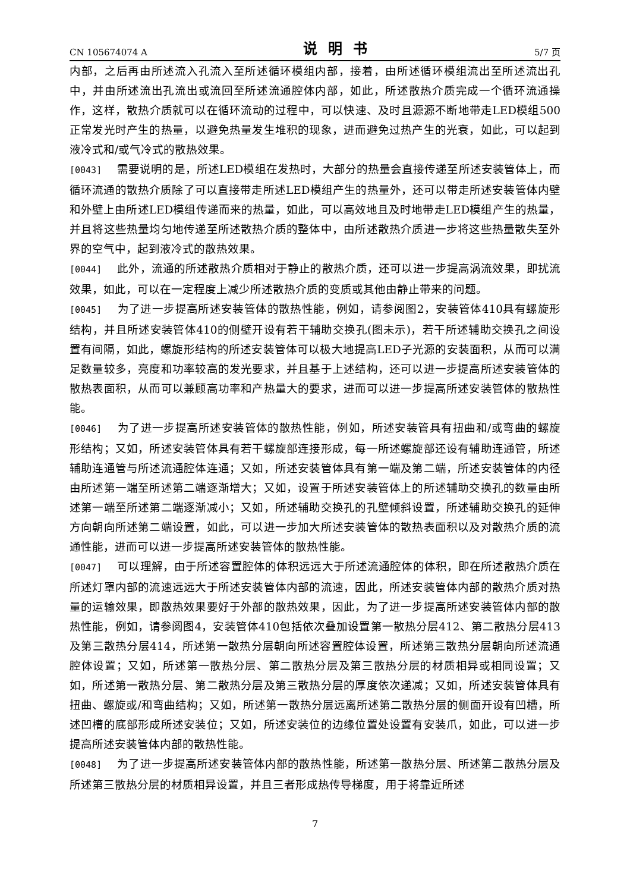CN 105674074 A 说明书 5/7 页
内部，之后再由所述流入孔流入至所述循环模组内部，接着，由所述循环模组流出至所述流出孔中，并由所述流出孔流出或流回至所述流通腔体内部，如此，所述散热介质完成一个循环流通操作，这样，散热介质就可以在循环流动的过程中，可以快速、及时且源源不断地带走LED模组500正常发光时产生的热量，以避免热量发生堆积的现象，进而避免过热产生的光衰，如此，可以起到液冷式和/或气冷式的散热效果。
[0043] 需要说明的是，所述LED模组在发热时，大部分的热量会直接传递至所述安装管体上，而循环流通的散热介质除了可以直接带走所述LED模组产生的热量外，还可以带走所述安装管体内壁和外壁上由所述LED模组传递而来的热量，如此，可以高效地且及时地带走LED模组产生的热量，并且将这些热量均匀地传递至所述散热介质的整体中，由所述散热介质进一步将这些热量散失至外界的空气中，起到液冷式的散热效果。
[0044] 此外，流通的所述散热介质相对于静止的散热介质，还可以进一步提高涡流效果，即扰流效果，如此，可以在一定程度上减少所述散热介质的变质或其他由静止带来的问题。
[0045] 为了进一步提高所述安装管体的散热性能，例如，请参阅图2，安装管体410具有螺旋形结构，并且所述安装管体410的侧壁开设有若干辅助交换孔(图未示)，若干所述辅助交换孔之间设置有间隔，如此，螺旋形结构的所述安装管体可以极大地提高LED子光源的安装面积，从而可以满足数量较多，亮度和功率较高的发光要求，并且基于上述结构，还可以进一步提高所述安装管体的散热表面积，从而可以兼顾高功率和产热量大的要求，进而可以进一步提高所述安装管体的散热性能。
[0046] 为了进一步提高所述安装管体的散热性能，例如，所述安装管具有扭曲和/或弯曲的螺旋形结构；又如，所述安装管体具有若干螺旋部连接形成，每一所述螺旋部还设有辅助连通管，所述辅助连通管与所述流通腔体连通；又如，所述安装管体具有第一端及第二端，所述安装管体的内径由所述第一端至所述第二端逐渐增大；又如，设置于所述安装管体上的所述辅助交换孔的数量由所述第一端至所述第二端逐渐减小；又如，所述辅助交换孔的孔壁倾斜设置，所述辅助交换孔的延伸方向朝向所述第二端设置，如此，可以进一步加大所述安装管体的散热表面积以及对散热介质的流通性能，进而可以进一步提高所述安装管体的散热性能。
[0047] 可以理解，由于所述容置腔体的体积远远大于所述流通腔体的体积，即在所述散热介质在所述灯罩内部的流速远远大于所述安装管体内部的流速，因此，所述安装管体内部的散热介质对热量的运输效果，即散热效果要好于外部的散热效果，因此，为了进一步提高所述安装管体内部的散热性能，例如，请参阅图4，安装管体410包括依次叠加设置第一散热分层412、第二散热分层413及第三散热分层414，所述第一散热分层朝向所述容置腔体设置，所述第三散热分层朝向所述流通腔体设置；又如，所述第一散热分层、第二散热分层及第三散热分层的材质相异或相同设置；又如，所述第一散热分层、第二散热分层及第三散热分层的厚度依次递减；又如，所述安装管体具有扭曲、螺旋或/和弯曲结构；又如，所述第一散热分层远离所述第二散热分层的侧面开设有凹槽，所述凹槽的底部形成所述安装位；又如，所述安装位的边缘位置处设置有安装爪，如此，可以进一步提高所述安装管体内部的散热性能。
[0048] 为了进一步提高所述安装管体内部的散热性能，所述第一散热分层、所述第二散热分层及所述第三散热分层的材质相异设置，并且三者形成热传导梯度，用于将靠近所述
7